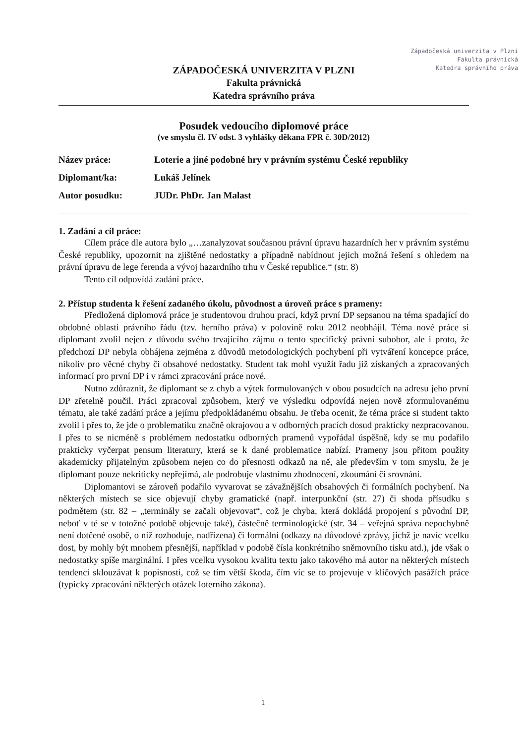Západočeská univerzita v Plzni
Fakulta právnická
Katedra správního práva
ZÁPADOČESKÁ UNIVERZITA V PLZNI
Fakulta právnická
Katedra správního práva
Posudek vedoucího diplomové práce
(ve smyslu čl. IV odst. 3 vyhlášky děkana FPR č. 30D/2012)
Název práce: Loterie a jiné podobné hry v právním systému České republiky
Diplomant/ka: Lukáš Jelínek
Autor posudku: JUDr. PhDr. Jan Malast
1. Zadání a cíl práce:
Cílem práce dle autora bylo „…zanalyzovat současnou právní úpravu hazardních her v právním systému České republiky, upozornit na zjištěné nedostatky a případně nabídnout jejich možná řešení s ohledem na právní úpravu de lege ferenda a vývoj hazardního trhu v České republice.“ (str. 8)
Tento cíl odpovídá zadání práce.
2. Přístup studenta k řešení zadaného úkolu, původnost a úroveň práce s prameny:
Předložená diplomová práce je studentovou druhou prací, když první DP sepsanou na téma spadající do obdobné oblasti právního řádu (tzv. herního práva) v polovině roku 2012 neobhájil. Téma nové práce si diplomant zvolil nejen z důvodu svého trvajícího zájmu o tento specifický právní subobor, ale i proto, že předchozí DP nebyla obhájena zejména z důvodů metodologických pochybení při vytváření koncepce práce, nikoliv pro věcné chyby či obsahové nedostatky. Student tak mohl využít řadu již získaných a zpracovaných informací pro první DP i v rámci zpracování práce nové.
Nutno zdůraznit, že diplomant se z chyb a výtek formulovaných v obou posudcích na adresu jeho první DP zřetelně poučil. Práci zpracoval způsobem, který ve výsledku odpovídá nejen nově zformulovanému tématu, ale také zadání práce a jejímu předpokládanému obsahu. Je třeba ocenit, že téma práce si student takto zvolil i přes to, že jde o problematiku značně okrajovou a v odborných pracích dosud prakticky nezpracovanou. I přes to se nicméně s problémem nedostatku odborných pramenů vypořádal úspěšně, kdy se mu podařilo prakticky vyčerpat pensum literatury, která se k dané problematice nabízí. Prameny jsou přitom použity akademicky přijatelným způsobem nejen co do přesnosti odkazů na ně, ale především v tom smyslu, že je diplomant pouze nekriticky nepřejímá, ale podrobuje vlastnímu zhodnocení, zkoumání či srovnání.
Diplomantovi se zároveň podařilo vyvarovat se závažnějších obsahových či formálních pochybení. Na některých místech se sice objevují chyby gramatické (např. interpunkční (str. 27) či shoda přísudku s podmětem (str. 82 – „terminály se začali objevovat“, což je chyba, která dokládá propojení s původní DP, neboť v té se v totožné podobě objevuje také), částečně terminologické (str. 34 – veřejná správa nepochybně není dotčené osobě, o níž rozhoduje, nadřízena) či formální (odkazy na důvodové zprávy, jichž je navíc vcelku dost, by mohly být mnohem přesnější, například v podobě čísla konkrétního sněmovního tisku atd.), jde však o nedostatky spíše marginální. I přes vcelku vysokou kvalitu textu jako takového má autor na některých místech tendenci sklouzávat k popisnosti, což se tím větší škoda, čím víc se to projevuje v klíčových pasážích práce (typicky zpracování některých otázek loterního zákona).
1